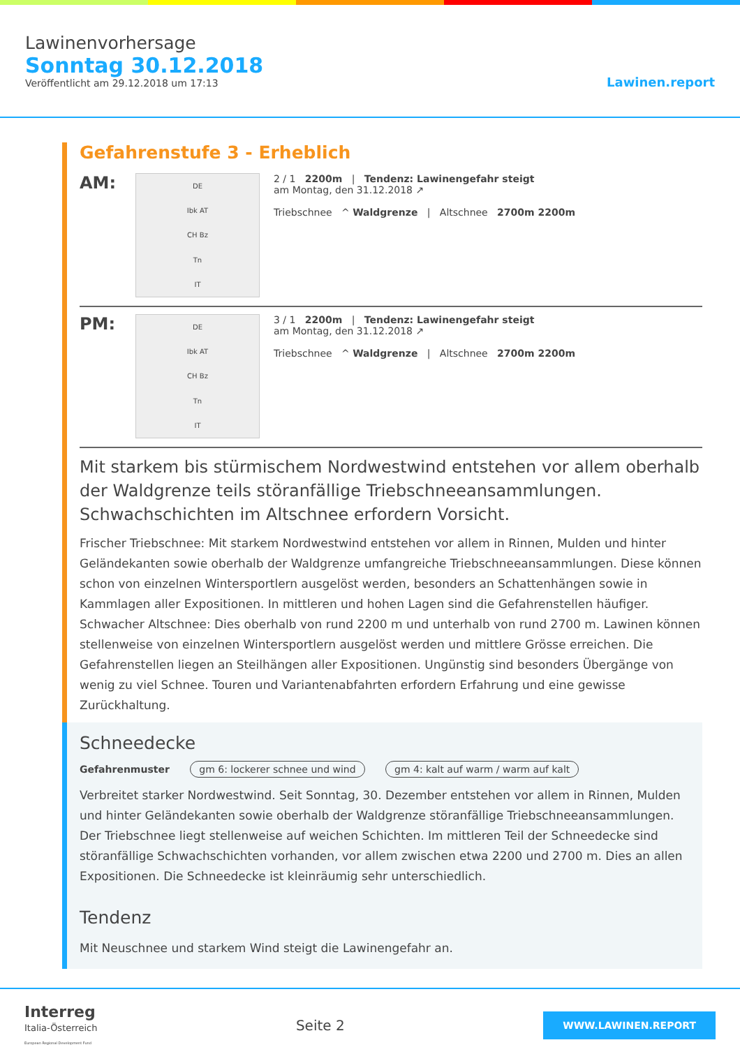Lawinenvorhersage
Sonntag 30.12.2018
Veröffentlicht am 29.12.2018 um 17:13
Lawinen.report
Gefahrenstufe 3 - Erheblich
AM:
DE
Ibk AT
CH Bz
Tn
IT
2 / 1 2200m | Tendenz: Lawinengefahr steigt
am Montag, den 31.12.2018 ↗
Triebschnee ^ Waldgrenze | Altschnee 2700m 2200m
PM:
DE
Ibk AT
CH Bz
Tn
IT
3 / 1 2200m | Tendenz: Lawinengefahr steigt
am Montag, den 31.12.2018 ↗
Triebschnee ^ Waldgrenze | Altschnee 2700m 2200m
Mit starkem bis stürmischem Nordwestwind entstehen vor allem oberhalb der Waldgrenze teils störanfällige Triebschneeansammlungen. Schwachschichten im Altschnee erfordern Vorsicht.
Frischer Triebschnee: Mit starkem Nordwestwind entstehen vor allem in Rinnen, Mulden und hinter Geländekanten sowie oberhalb der Waldgrenze umfangreiche Triebschneeansammlungen. Diese können schon von einzelnen Wintersportlern ausgelöst werden, besonders an Schattenhängen sowie in Kammlagen aller Expositionen. In mittleren und hohen Lagen sind die Gefahrenstellen häufiger. Schwacher Altschnee: Dies oberhalb von rund 2200 m und unterhalb von rund 2700 m. Lawinen können stellenweise von einzelnen Wintersportlern ausgelöst werden und mittlere Grösse erreichen. Die Gefahrenstellen liegen an Steilhängen aller Expositionen. Ungünstig sind besonders Übergänge von wenig zu viel Schnee. Touren und Variantenabfahrten erfordern Erfahrung und eine gewisse Zurückhaltung.
Schneedecke
Gefahrenmuster gm 6: lockerer schnee und wind gm 4: kalt auf warm / warm auf kalt
Verbreitet starker Nordwestwind. Seit Sonntag, 30. Dezember entstehen vor allem in Rinnen, Mulden und hinter Geländekanten sowie oberhalb der Waldgrenze störanfällige Triebschneeansammlungen. Der Triebschnee liegt stellenweise auf weichen Schichten. Im mittleren Teil der Schneedecke sind störanfällige Schwachschichten vorhanden, vor allem zwischen etwa 2200 und 2700 m. Dies an allen Expositionen. Die Schneedecke ist kleinräumig sehr unterschiedlich.
Tendenz
Mit Neuschnee und starkem Wind steigt die Lawinengefahr an.
Interreg
Italia-Österreich
European Regional Development Fund
Seite 2
WWW.LAWINEN.REPORT